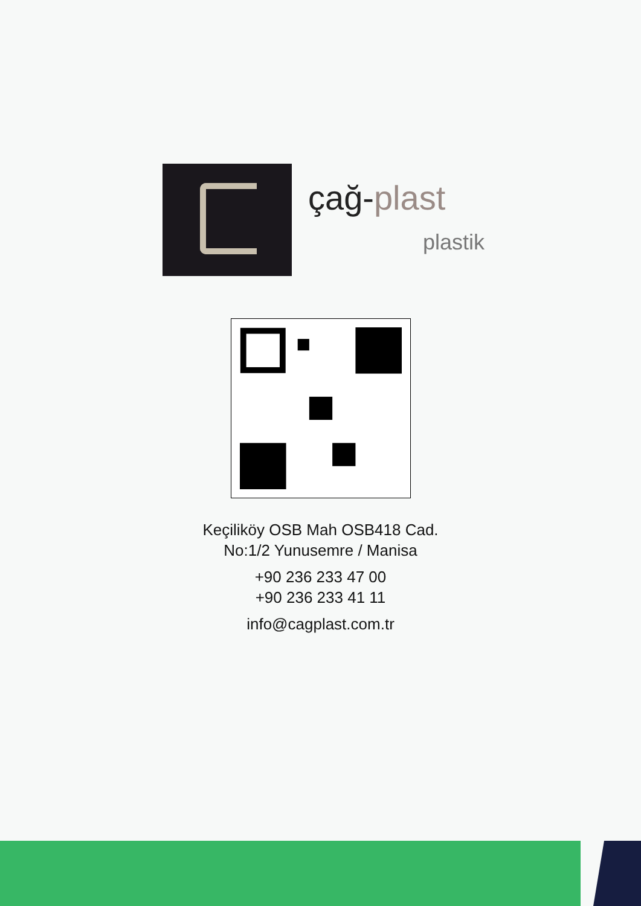çağ-plast
plastik
Keçiliköy OSB Mah OSB418 Cad.
No:1/2 Yunusemre / Manisa
+90 236 233 47 00
+90 236 233 41 11
info@cagplast.com.tr